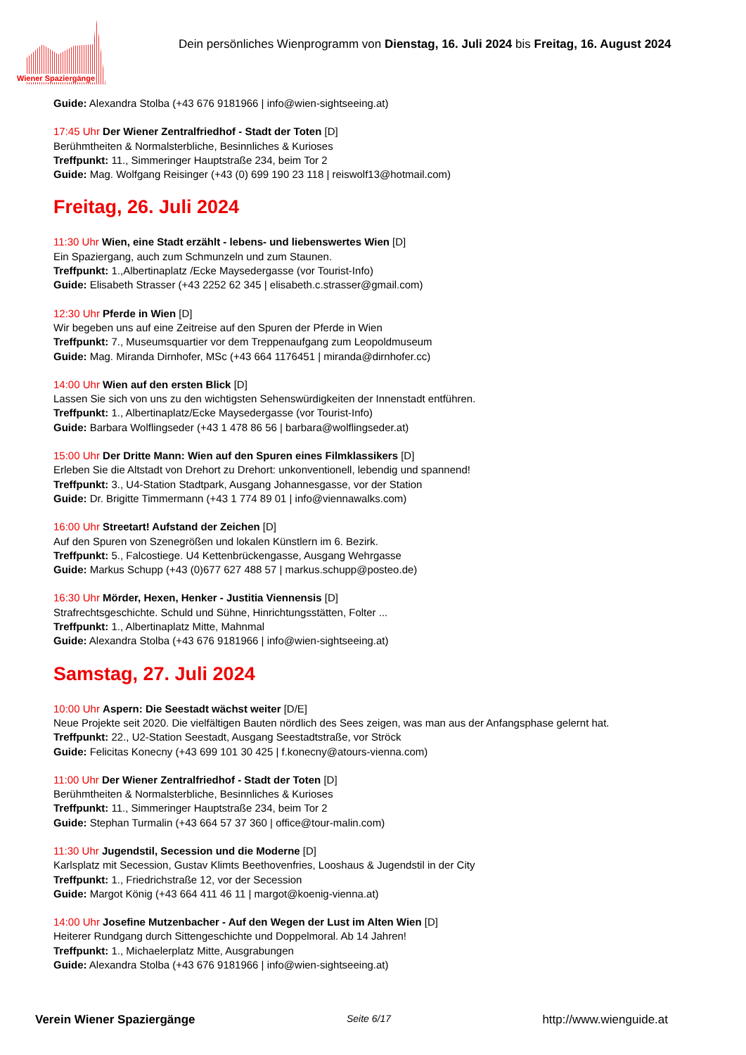Wiener Spaziergänge
Dein persönliches Wienprogramm von Dienstag, 16. Juli 2024 bis Freitag, 16. August 2024
Guide: Alexandra Stolba (+43 676 9181966 | info@wien-sightseeing.at)
17:45 Uhr Der Wiener Zentralfriedhof - Stadt der Toten [D]
Berühmtheiten & Normalsterbliche, Besinnliches & Kurioses
Treffpunkt: 11., Simmeringer Hauptstraße 234, beim Tor 2
Guide: Mag. Wolfgang Reisinger (+43 (0) 699 190 23 118 | reiswolf13@hotmail.com)
Freitag, 26. Juli 2024
11:30 Uhr Wien, eine Stadt erzählt - lebens- und liebenswertes Wien [D]
Ein Spaziergang, auch zum Schmunzeln und zum Staunen.
Treffpunkt: 1.,Albertinaplatz /Ecke Maysedergasse (vor Tourist-Info)
Guide: Elisabeth Strasser (+43 2252 62 345 | elisabeth.c.strasser@gmail.com)
12:30 Uhr Pferde in Wien [D]
Wir begeben uns auf eine Zeitreise auf den Spuren der Pferde in Wien
Treffpunkt: 7., Museumsquartier vor dem Treppenaufgang zum Leopoldmuseum
Guide: Mag. Miranda Dirnhofer, MSc (+43 664 1176451 | miranda@dirnhofer.cc)
14:00 Uhr Wien auf den ersten Blick [D]
Lassen Sie sich von uns zu den wichtigsten Sehenswürdigkeiten der Innenstadt entführen.
Treffpunkt: 1., Albertinaplatz/Ecke Maysedergasse (vor Tourist-Info)
Guide: Barbara Wolflingseder (+43 1 478 86 56 | barbara@wolflingseder.at)
15:00 Uhr Der Dritte Mann: Wien auf den Spuren eines Filmklassikers [D]
Erleben Sie die Altstadt von Drehort zu Drehort: unkonventionell, lebendig und spannend!
Treffpunkt: 3., U4-Station Stadtpark, Ausgang Johannesgasse, vor der Station
Guide: Dr. Brigitte Timmermann (+43 1 774 89 01 | info@viennawalks.com)
16:00 Uhr Streetart! Aufstand der Zeichen [D]
Auf den Spuren von Szenegrößen und lokalen Künstlern im 6. Bezirk.
Treffpunkt: 5., Falcostiege. U4 Kettenbrückengasse, Ausgang Wehrgasse
Guide: Markus Schupp (+43 (0)677 627 488 57 | markus.schupp@posteo.de)
16:30 Uhr Mörder, Hexen, Henker - Justitia Viennensis [D]
Strafrechtsgeschichte. Schuld und Sühne, Hinrichtungsstätten, Folter ...
Treffpunkt: 1., Albertinaplatz Mitte, Mahnmal
Guide: Alexandra Stolba (+43 676 9181966 | info@wien-sightseeing.at)
Samstag, 27. Juli 2024
10:00 Uhr Aspern: Die Seestadt wächst weiter [D/E]
Neue Projekte seit 2020. Die vielfältigen Bauten nördlich des Sees zeigen, was man aus der Anfangsphase gelernt hat.
Treffpunkt: 22., U2-Station Seestadt, Ausgang Seestadtstraße, vor Ströck
Guide: Felicitas Konecny (+43 699 101 30 425 | f.konecny@atours-vienna.com)
11:00 Uhr Der Wiener Zentralfriedhof - Stadt der Toten [D]
Berühmtheiten & Normalsterbliche, Besinnliches & Kurioses
Treffpunkt: 11., Simmeringer Hauptstraße 234, beim Tor 2
Guide: Stephan Turmalin (+43 664 57 37 360 | office@tour-malin.com)
11:30 Uhr Jugendstil, Secession und die Moderne [D]
Karlsplatz mit Secession, Gustav Klimts Beethovenfries, Looshaus & Jugendstil in der City
Treffpunkt: 1., Friedrichstraße 12, vor der Secession
Guide: Margot König (+43 664 411 46 11 | margot@koenig-vienna.at)
14:00 Uhr Josefine Mutzenbacher - Auf den Wegen der Lust im Alten Wien [D]
Heiterer Rundgang durch Sittengeschichte und Doppelmoral. Ab 14 Jahren!
Treffpunkt: 1., Michaelerplatz Mitte, Ausgrabungen
Guide: Alexandra Stolba (+43 676 9181966 | info@wien-sightseeing.at)
Verein Wiener Spaziergänge Seite 6/17 http://www.wienguide.at